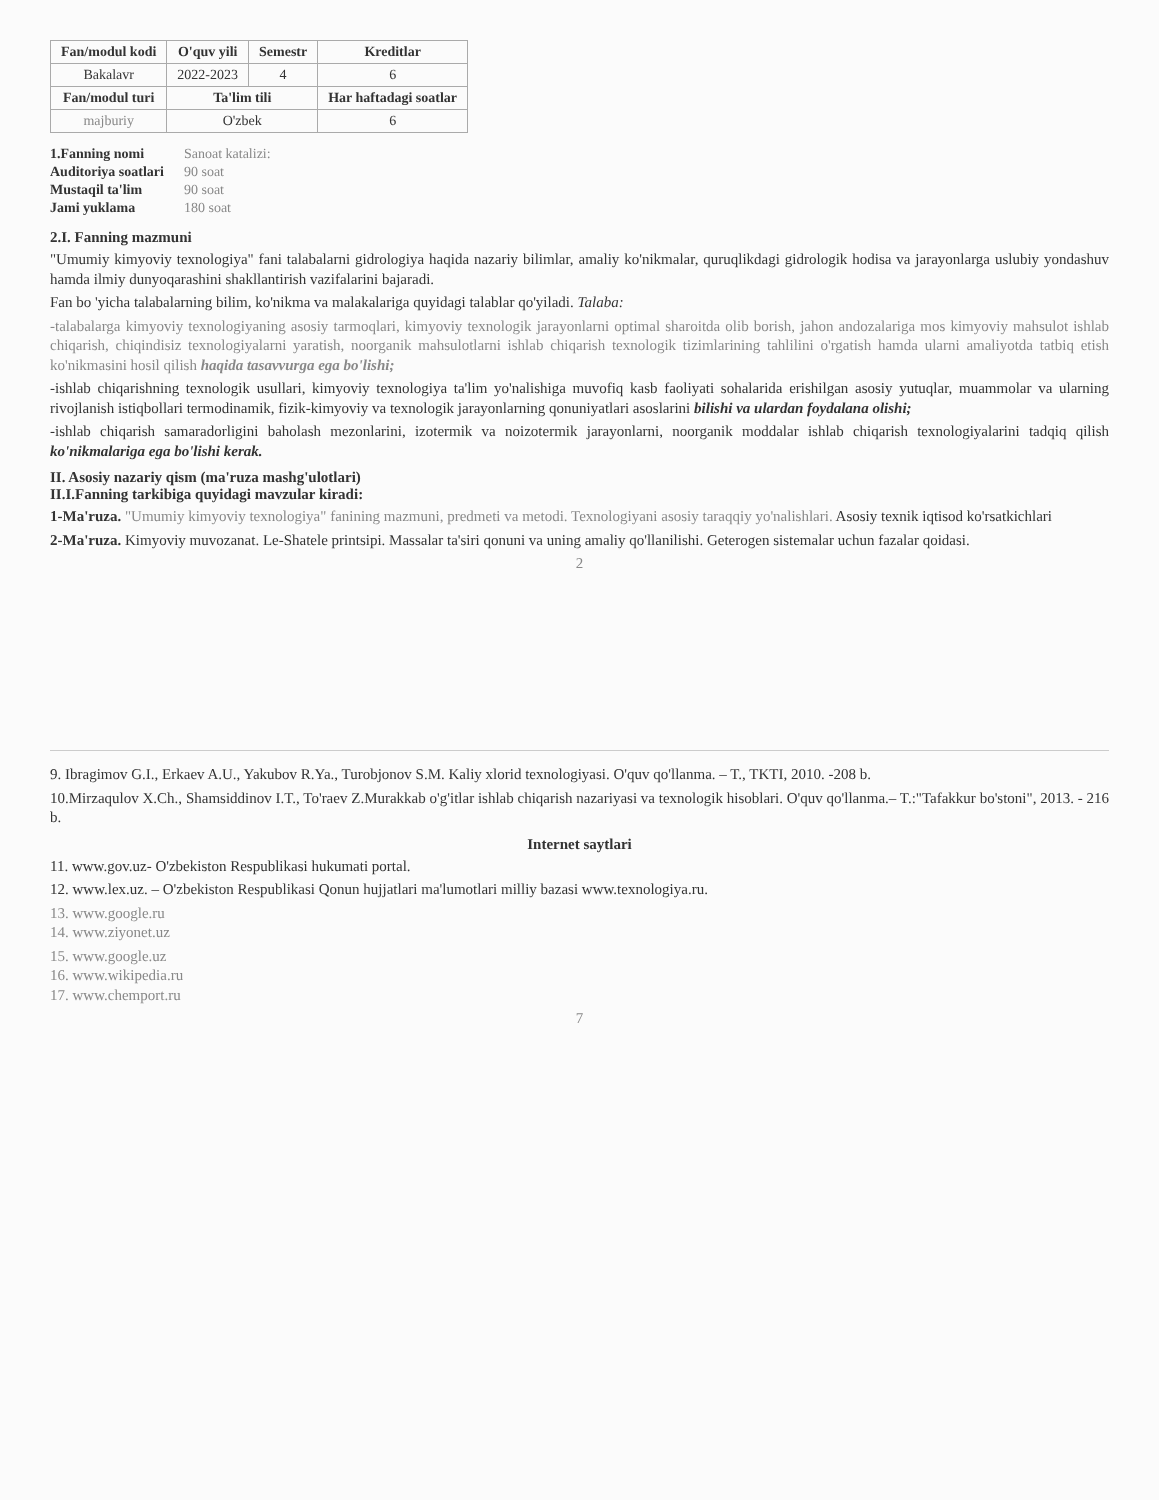| Fan/modul kodi | O'quv yili | Semestr | Kreditlar |
| --- | --- | --- | --- |
| Bakalavr | 2022-2023 | 4 | 6 |
| Fan/modul turi | Ta'lim tili | | Har haftadagi soatlar |
| majburiy | O'zbek | | 6 |
| 1.Fanning nomi | Sanoat katalizi: |
| Auditoriya soatlari | 90 soat |
| Mustaqil ta'lim | 90 soat |
| Jami yuklama | 180 soat |
2.I. Fanning mazmuni
"Umumiy kimyoviy texnologiya" fani talabalarni gidrologiya haqida nazariy bilimlar, amaliy ko'nikmalar, quruqlikdagi gidrologik hodisa va jarayonlarga uslubiy yondashuv hamda ilmiy dunyoqarashini shakllantirish vazifalarini bajaradi.
Fan bo 'yicha talabalarning bilim, ko'nikma va malakalariga quyidagi talablar qo'yiladi. Talaba:
-talabalarga kimyoviy texnologiyaning asosiy tarmoqlari, kimyoviy texnologik jarayonlarni optimal sharoitda olib borish, jahon andozalariga mos kimyoviy mahsulot ishlab chiqarish, chiqindisiz texnologiyalarni yaratish, noorganik mahsulotlarni ishlab chiqarish texnologik tizimlarining tahlilini o'rgatish hamda ularni amaliyotda tatbiq etish ko'nikmasini hosil qilish haqida tasavvurga ega bo'lishi;
-ishlab chiqarishning texnologik usullari, kimyoviy texnologiya ta'lim yo'nalishiga muvofiq kasb faoliyati sohalarida erishilgan asosiy yutuqlar, muammolar va ularning rivojlanish istiqbollari termodinamik, fizik-kimyoviy va texnologik jarayonlarning qonuniyatlari asoslarini bilishi va ulardan foydalana olishi;
-ishlab chiqarish samaradorligini baholash mezonlarini, izotermik va noizotermik jarayonlarni, noorganik moddalar ishlab chiqarish texnologiyalarini tadqiq qilish ko'nikmalariga ega bo'lishi kerak.
II. Asosiy nazariy qism (ma'ruza mashg'ulotlari)
II.I.Fanning tarkibiga quyidagi mavzular kiradi:
1-Ma'ruza. "Umumiy kimyoviy texnologiya" fanining mazmuni, predmeti va metodi. Texnologiyani asosiy taraqqiy yo'nalishlari. Asosiy texnik iqtisod ko'rsatkichlari
2-Ma'ruza. Kimyoviy muvozanat. Le-Shatele printsipi. Massalar ta'siri qonuni va uning amaliy qo'llanilishi. Geterogen sistemalar uchun fazalar qoidasi.
2
9. Ibragimov G.I., Erkaev A.U., Yakubov R.Ya., Turobjonov S.M. Kaliy xlorid texnologiyasi. O'quv qo'llanma. – T., TKTI, 2010. -208 b.
10.Mirzaqulov X.Ch., Shamsiddinov I.T., To'raev Z.Murakkab o'g'itlar ishlab chiqarish nazariyasi va texnologik hisoblari. O'quv qo'llanma.– T.:"Tafakkur bo'stoni", 2013. - 216 b.
Internet saytlari
11. www.gov.uz- O'zbekiston Respublikasi hukumati portal.
12. www.lex.uz. – O'zbekiston Respublikasi Qonun hujjatlari ma'lumotlari milliy bazasi www.texnologiya.ru.
13. www.google.ru
14. www.ziyonet.uz
15. www.google.uz
16. www.wikipedia.ru
17. www.chemport.ru
7